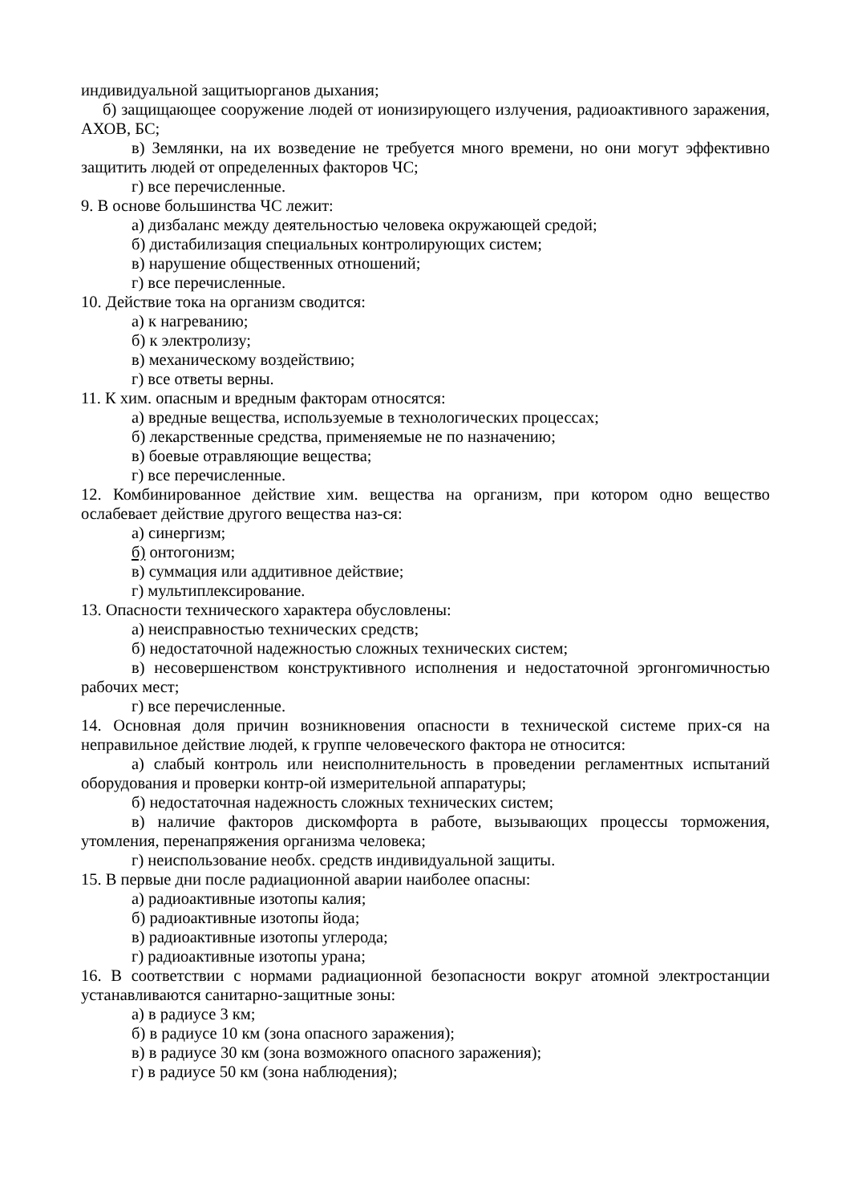индивидуальной защитыорганов дыхания;
б) защищающее сооружение людей от ионизирующего излучения, радиоактивного заражения, АХОВ, БС;
в) Землянки, на их возведение не требуется много времени, но они могут эффективно защитить людей от определенных факторов ЧС;
г) все перечисленные.
9. В основе большинства ЧС лежит:
а) дизбаланс между деятельностью человека окружающей средой;
б) дистабилизация специальных контролирующих систем;
в) нарушение общественных отношений;
г) все перечисленные.
10. Действие тока на организм сводится:
а) к нагреванию;
б) к электролизу;
в) механическому воздействию;
г) все ответы верны.
11. К хим. опасным и вредным факторам относятся:
а) вредные вещества, используемые в технологических процессах;
б) лекарственные средства, применяемые не по назначению;
в) боевые отравляющие вещества;
г) все перечисленные.
12. Комбинированное действие хим. вещества на организм, при котором одно вещество ослабевает действие другого вещества наз-ся:
а) синергизм;
б) онтогонизм;
в) суммация или аддитивное действие;
г) мультиплексирование.
13. Опасности технического характера обусловлены:
а) неисправностью технических средств;
б) недостаточной надежностью сложных технических систем;
в) несовершенством конструктивного исполнения и недостаточной эргонгомичностью рабочих мест;
г) все перечисленные.
14. Основная доля причин возникновения опасности в технической системе прих-ся на неправильное действие людей, к группе человеческого фактора не относится:
а) слабый контроль или неисполнительность в проведении регламентных испытаний оборудования и проверки контр-ой измерительной аппаратуры;
б) недостаточная надежность сложных технических систем;
в) наличие факторов дискомфорта в работе, вызывающих процессы торможения, утомления, перенапряжения организма человека;
г) неиспользование необх. средств индивидуальной защиты.
15. В первые дни после радиационной аварии наиболее опасны:
а) радиоактивные изотопы калия;
б) радиоактивные изотопы йода;
в) радиоактивные изотопы углерода;
г) радиоактивные изотопы урана;
16. В соответствии с нормами радиационной безопасности вокруг атомной электростанции устанавливаются санитарно-защитные зоны:
а) в радиусе 3 км;
б) в радиусе 10 км (зона опасного заражения);
в) в радиусе 30 км (зона возможного опасного заражения);
г) в радиусе 50 км (зона наблюдения);